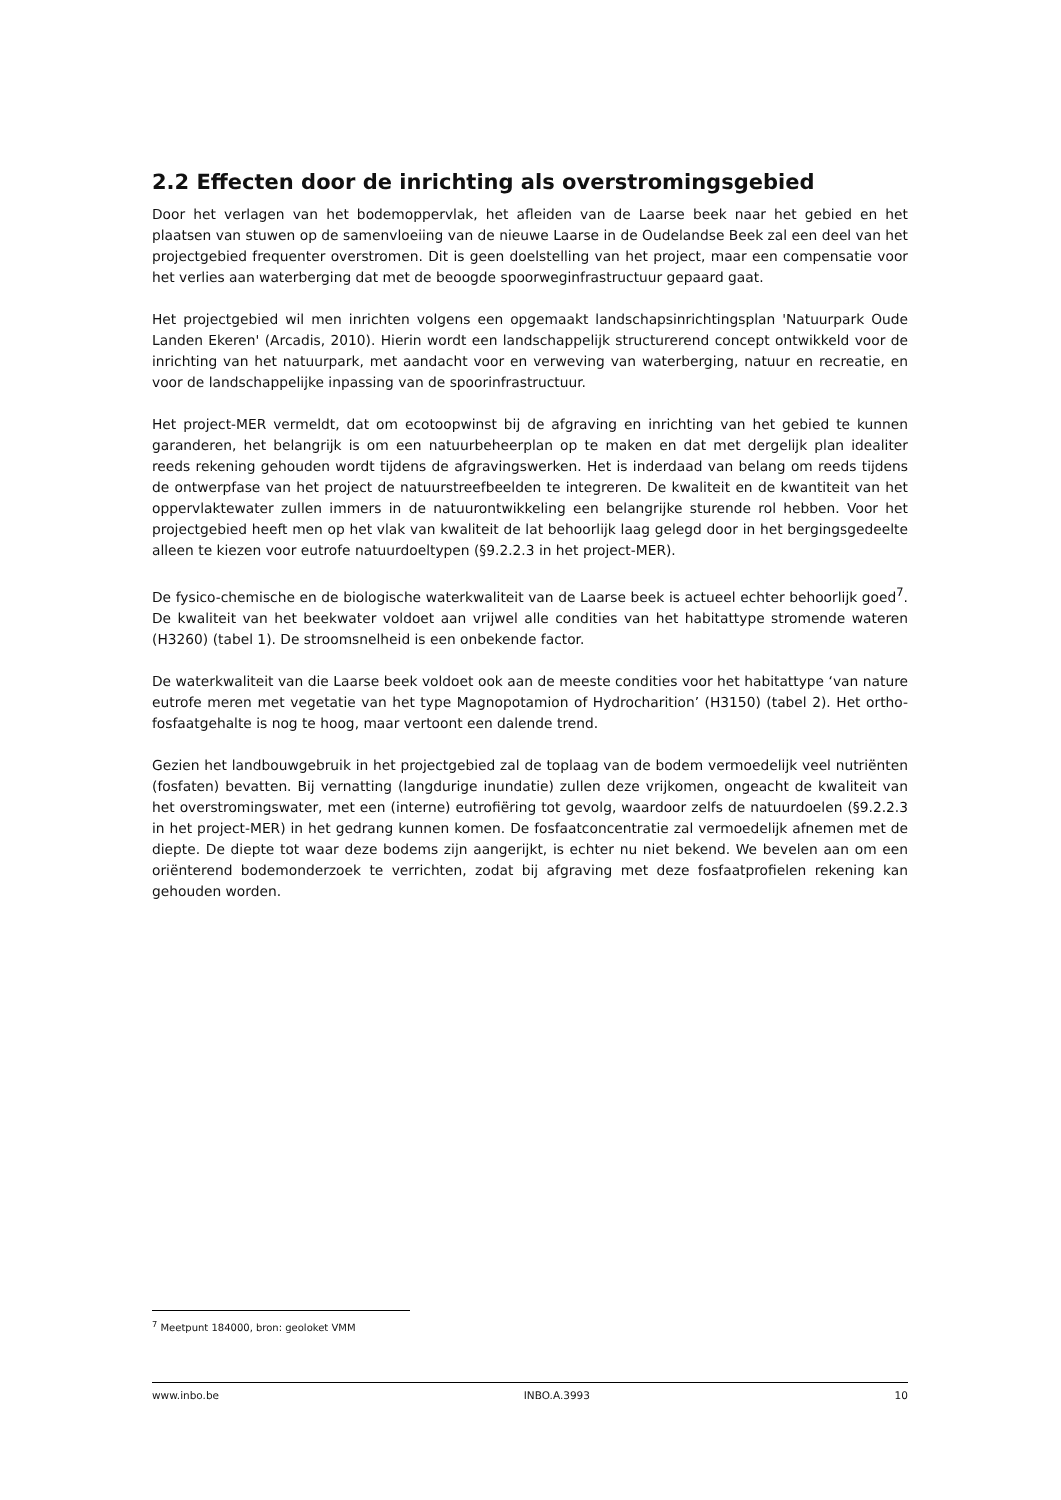2.2 Effecten door de inrichting als overstromingsgebied
Door het verlagen van het bodemoppervlak, het afleiden van de Laarse beek naar het gebied en het plaatsen van stuwen op de samenvloeiing van de nieuwe Laarse in de Oudelandse Beek zal een deel van het projectgebied frequenter overstromen. Dit is geen doelstelling van het project, maar een compensatie voor het verlies aan waterberging dat met de beoogde spoorweginfrastructuur gepaard gaat.
Het projectgebied wil men inrichten volgens een opgemaakt landschapsinrichtingsplan 'Natuurpark Oude Landen Ekeren' (Arcadis, 2010). Hierin wordt een landschappelijk structurerend concept ontwikkeld voor de inrichting van het natuurpark, met aandacht voor en verweving van waterberging, natuur en recreatie, en voor de landschappelijke inpassing van de spoorinfrastructuur.
Het project-MER vermeldt, dat om ecotoopwinst bij de afgraving en inrichting van het gebied te kunnen garanderen, het belangrijk is om een natuurbeheerplan op te maken en dat met dergelijk plan idealiter reeds rekening gehouden wordt tijdens de afgravingswerken. Het is inderdaad van belang om reeds tijdens de ontwerpfase van het project de natuurstreefbeelden te integreren. De kwaliteit en de kwantiteit van het oppervlaktewater zullen immers in de natuurontwikkeling een belangrijke sturende rol hebben. Voor het projectgebied heeft men op het vlak van kwaliteit de lat behoorlijk laag gelegd door in het bergingsgedeelte alleen te kiezen voor eutrofe natuurdoeltypen (§9.2.2.3 in het project-MER).
De fysico-chemische en de biologische waterkwaliteit van de Laarse beek is actueel echter behoorlijk goed<sup>7</sup>. De kwaliteit van het beekwater voldoet aan vrijwel alle condities van het habitattype stromende wateren (H3260) (tabel 1). De stroomsnelheid is een onbekende factor.
De waterkwaliteit van die Laarse beek voldoet ook aan de meeste condities voor het habitattype ‘van nature eutrofe meren met vegetatie van het type Magnopotamion of Hydrocharition’ (H3150) (tabel 2). Het ortho-fosfaatgehalte is nog te hoog, maar vertoont een dalende trend.
Gezien het landbouwgebruik in het projectgebied zal de toplaag van de bodem vermoedelijk veel nutriënten (fosfaten) bevatten. Bij vernatting (langdurige inundatie) zullen deze vrijkomen, ongeacht de kwaliteit van het overstromingswater, met een (interne) eutrofiëring tot gevolg, waardoor zelfs de natuurdoelen (§9.2.2.3 in het project-MER) in het gedrang kunnen komen. De fosfaatconcentratie zal vermoedelijk afnemen met de diepte. De diepte tot waar deze bodems zijn aangerijkt, is echter nu niet bekend. We bevelen aan om een oriënterend bodemonderzoek te verrichten, zodat bij afgraving met deze fosfaatprofielen rekening kan gehouden worden.
<sup>7</sup> Meetpunt 184000, bron: geoloket VMM
www.inbo.be INBO.A.3993 10